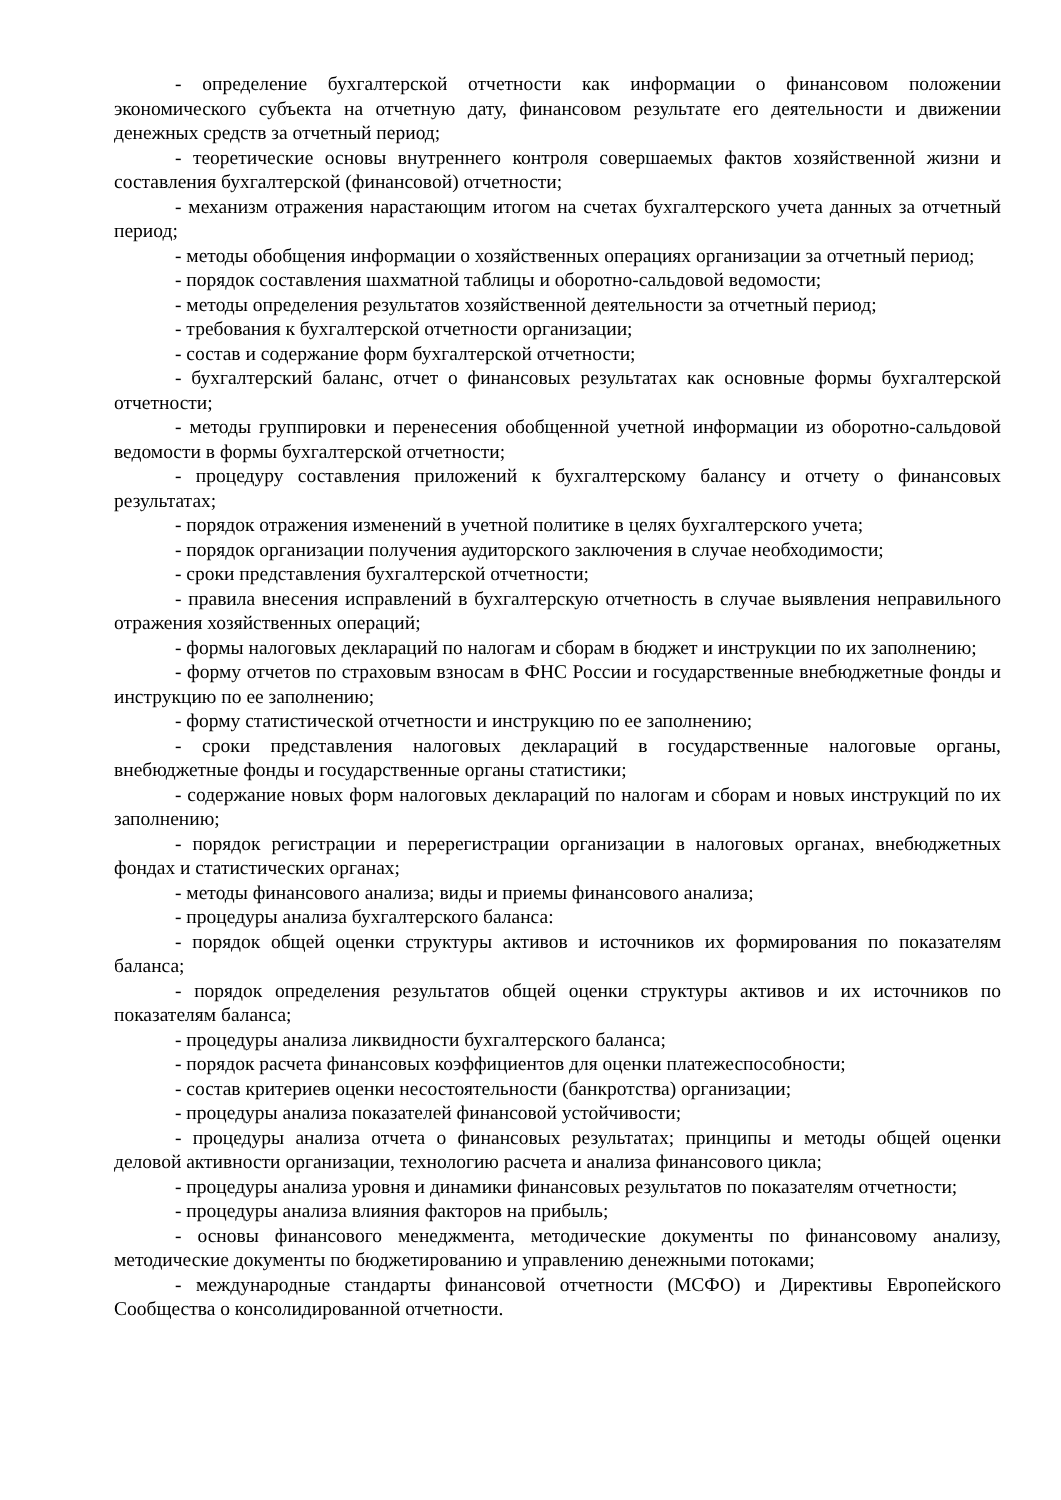- определение бухгалтерской отчетности как информации о финансовом положении экономического субъекта на отчетную дату, финансовом результате его деятельности и движении денежных средств за отчетный период;
- теоретические основы внутреннего контроля совершаемых фактов хозяйственной жизни и составления бухгалтерской (финансовой) отчетности;
- механизм отражения нарастающим итогом на счетах бухгалтерского учета данных за отчетный период;
- методы обобщения информации о хозяйственных операциях организации за отчетный период;
- порядок составления шахматной таблицы и оборотно-сальдовой ведомости;
- методы определения результатов хозяйственной деятельности за отчетный период;
- требования к бухгалтерской отчетности организации;
- состав и содержание форм бухгалтерской отчетности;
- бухгалтерский баланс, отчет о финансовых результатах как основные формы бухгалтерской отчетности;
- методы группировки и перенесения обобщенной учетной информации из оборотно-сальдовой ведомости в формы бухгалтерской отчетности;
- процедуру составления приложений к бухгалтерскому балансу и отчету о финансовых результатах;
- порядок отражения изменений в учетной политике в целях бухгалтерского учета;
- порядок организации получения аудиторского заключения в случае необходимости;
- сроки представления бухгалтерской отчетности;
- правила внесения исправлений в бухгалтерскую отчетность в случае выявления неправильного отражения хозяйственных операций;
- формы налоговых деклараций по налогам и сборам в бюджет и инструкции по их заполнению;
- форму отчетов по страховым взносам в ФНС России и государственные внебюджетные фонды и инструкцию по ее заполнению;
- форму статистической отчетности и инструкцию по ее заполнению;
- сроки представления налоговых деклараций в государственные налоговые органы, внебюджетные фонды и государственные органы статистики;
- содержание новых форм налоговых деклараций по налогам и сборам и новых инструкций по их заполнению;
- порядок регистрации и перерегистрации организации в налоговых органах, внебюджетных фондах и статистических органах;
- методы финансового анализа; виды и приемы финансового анализа;
- процедуры анализа бухгалтерского баланса:
- порядок общей оценки структуры активов и источников их формирования по показателям баланса;
- порядок определения результатов общей оценки структуры активов и их источников по показателям баланса;
- процедуры анализа ликвидности бухгалтерского баланса;
- порядок расчета финансовых коэффициентов для оценки платежеспособности;
- состав критериев оценки несостоятельности (банкротства) организации;
- процедуры анализа показателей финансовой устойчивости;
- процедуры анализа отчета о финансовых результатах; принципы и методы общей оценки деловой активности организации, технологию расчета и анализа финансового цикла;
- процедуры анализа уровня и динамики финансовых результатов по показателям отчетности;
- процедуры анализа влияния факторов на прибыль;
- основы финансового менеджмента, методические документы по финансовому анализу, методические документы по бюджетированию и управлению денежными потоками;
- международные стандарты финансовой отчетности (МСФО) и Директивы Европейского Сообщества о консолидированной отчетности.